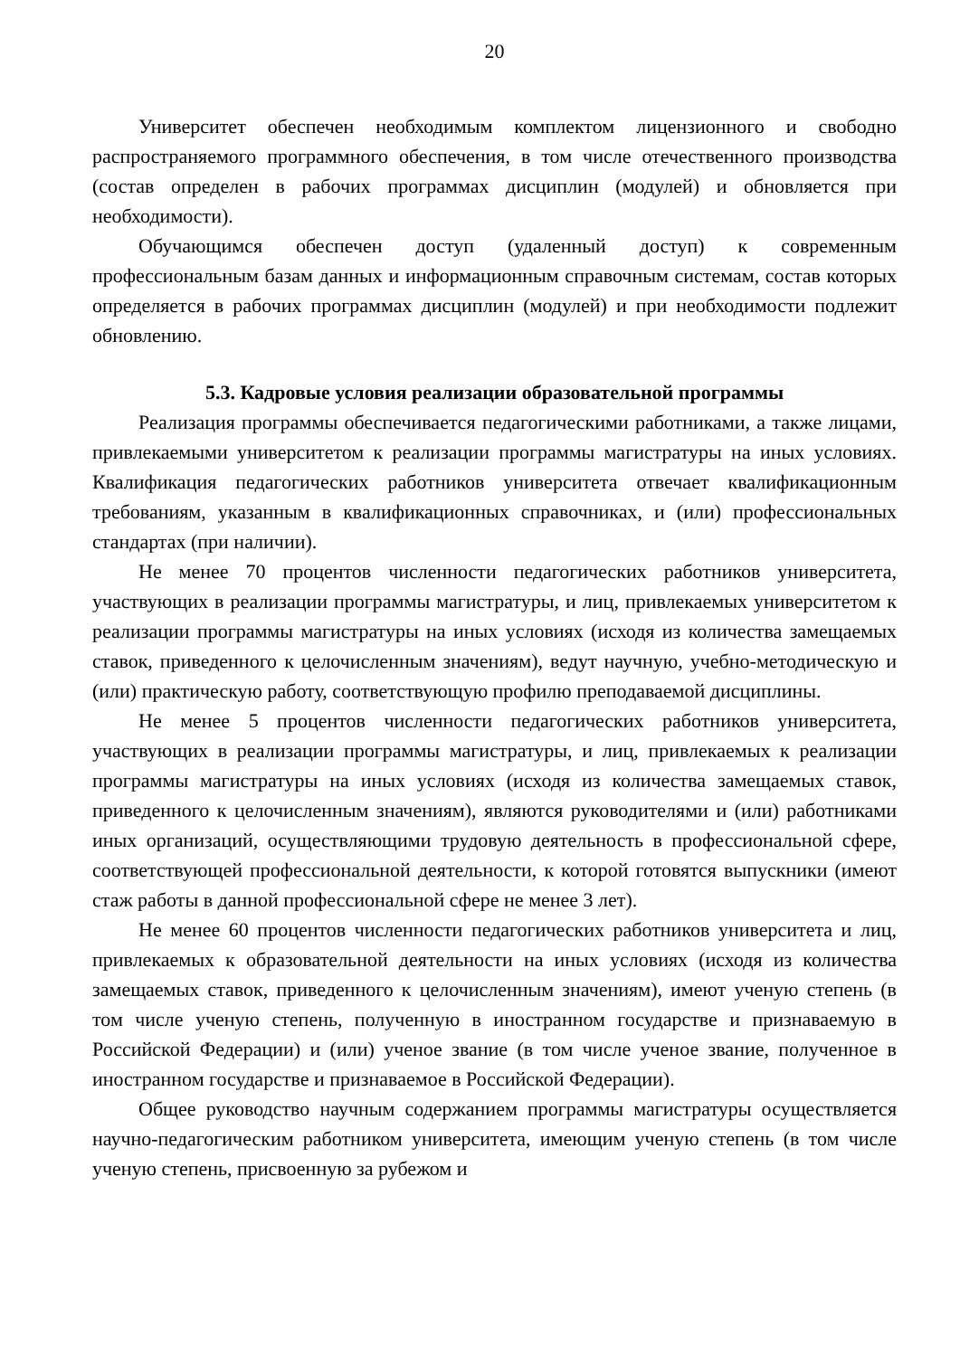20
Университет обеспечен необходимым комплектом лицензионного и свободно распространяемого программного обеспечения, в том числе отечественного производства (состав определен в рабочих программах дисциплин (модулей) и обновляется при необходимости).
Обучающимся обеспечен доступ (удаленный доступ) к современным профессиональным базам данных и информационным справочным системам, состав которых определяется в рабочих программах дисциплин (модулей) и при необходимости подлежит обновлению.
5.3. Кадровые условия реализации образовательной программы
Реализация программы обеспечивается педагогическими работниками, а также лицами, привлекаемыми университетом к реализации программы магистратуры на иных условиях. Квалификация педагогических работников университета отвечает квалификационным требованиям, указанным в квалификационных справочниках, и (или) профессиональных стандартах (при наличии).
Не менее 70 процентов численности педагогических работников университета, участвующих в реализации программы магистратуры, и лиц, привлекаемых университетом к реализации программы магистратуры на иных условиях (исходя из количества замещаемых ставок, приведенного к целочисленным значениям), ведут научную, учебно-методическую и (или) практическую работу, соответствующую профилю преподаваемой дисциплины.
Не менее 5 процентов численности педагогических работников университета, участвующих в реализации программы магистратуры, и лиц, привлекаемых к реализации программы магистратуры на иных условиях (исходя из количества замещаемых ставок, приведенного к целочисленным значениям), являются руководителями и (или) работниками иных организаций, осуществляющими трудовую деятельность в профессиональной сфере, соответствующей профессиональной деятельности, к которой готовятся выпускники (имеют стаж работы в данной профессиональной сфере не менее 3 лет).
Не менее 60 процентов численности педагогических работников университета и лиц, привлекаемых к образовательной деятельности на иных условиях (исходя из количества замещаемых ставок, приведенного к целочисленным значениям), имеют ученую степень (в том числе ученую степень, полученную в иностранном государстве и признаваемую в Российской Федерации) и (или) ученое звание (в том числе ученое звание, полученное в иностранном государстве и признаваемое в Российской Федерации).
Общее руководство научным содержанием программы магистратуры осуществляется научно-педагогическим работником университета, имеющим ученую степень (в том числе ученую степень, присвоенную за рубежом и